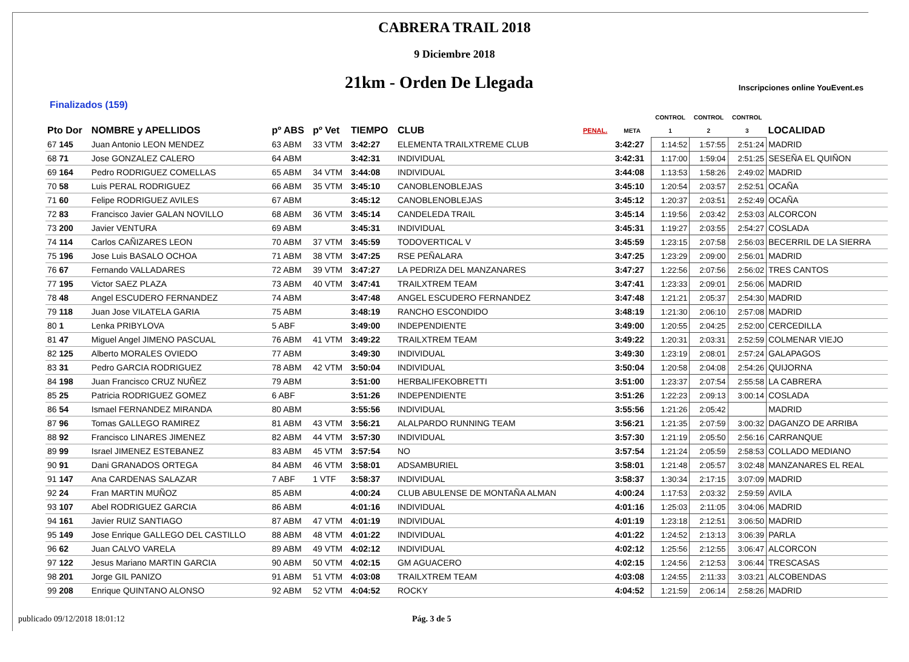CABRERA TRAIL 2018
9 Diciembre 2018
21km - Orden De Llegada
Inscripciones online YouEvent.es
Finalizados (159)
| | | | | | | | | CONTROL | CONTROL | CONTROL | |
| --- | --- | --- | --- | --- | --- | --- | --- | --- | --- | --- | --- |
| Pto Dor | NOMBRE y APELLIDOS | pº ABS | pº Vet | TIEMPO | CLUB | PENAL. | META | 1 | 2 | 3 | LOCALIDAD |
| 67 145 | Juan Antonio LEON MENDEZ | 63 ABM | 33 VTM | 3:42:27 | ELEMENTA TRAILXTREME CLUB | | 3:42:27 | 1:14:52 | 1:57:55 | 2:51:24 | MADRID |
| 68 71 | Jose GONZALEZ CALERO | 64 ABM | | 3:42:31 | INDIVIDUAL | | 3:42:31 | 1:17:00 | 1:59:04 | 2:51:25 | SESEÑA EL QUIÑON |
| 69 164 | Pedro RODRIGUEZ COMELLAS | 65 ABM | 34 VTM | 3:44:08 | INDIVIDUAL | | 3:44:08 | 1:13:53 | 1:58:26 | 2:49:02 | MADRID |
| 70 58 | Luis PERAL RODRIGUEZ | 66 ABM | 35 VTM | 3:45:10 | CANOBLENOBLEJAS | | 3:45:10 | 1:20:54 | 2:03:57 | 2:52:51 | OCAÑA |
| 71 60 | Felipe RODRIGUEZ AVILES | 67 ABM | | 3:45:12 | CANOBLENOBLEJAS | | 3:45:12 | 1:20:37 | 2:03:51 | 2:52:49 | OCAÑA |
| 72 83 | Francisco Javier GALAN NOVILLO | 68 ABM | 36 VTM | 3:45:14 | CANDELEDA TRAIL | | 3:45:14 | 1:19:56 | 2:03:42 | 2:53:03 | ALCORCON |
| 73 200 | Javier VENTURA | 69 ABM | | 3:45:31 | INDIVIDUAL | | 3:45:31 | 1:19:27 | 2:03:55 | 2:54:27 | COSLADA |
| 74 114 | Carlos CAÑIZARES LEON | 70 ABM | 37 VTM | 3:45:59 | TODOVERTICAL V | | 3:45:59 | 1:23:15 | 2:07:58 | 2:56:03 | BECERRIL DE LA SIERRA |
| 75 196 | Jose Luis BASALO OCHOA | 71 ABM | 38 VTM | 3:47:25 | RSE PEÑALARA | | 3:47:25 | 1:23:29 | 2:09:00 | 2:56:01 | MADRID |
| 76 67 | Fernando VALLADARES | 72 ABM | 39 VTM | 3:47:27 | LA PEDRIZA DEL MANZANARES | | 3:47:27 | 1:22:56 | 2:07:56 | 2:56:02 | TRES CANTOS |
| 77 195 | Victor SAEZ PLAZA | 73 ABM | 40 VTM | 3:47:41 | TRAILXTREM TEAM | | 3:47:41 | 1:23:33 | 2:09:01 | 2:56:06 | MADRID |
| 78 48 | Angel ESCUDERO FERNANDEZ | 74 ABM | | 3:47:48 | ANGEL ESCUDERO FERNANDEZ | | 3:47:48 | 1:21:21 | 2:05:37 | 2:54:30 | MADRID |
| 79 118 | Juan Jose VILATELA GARIA | 75 ABM | | 3:48:19 | RANCHO ESCONDIDO | | 3:48:19 | 1:21:30 | 2:06:10 | 2:57:08 | MADRID |
| 80 1 | Lenka PRIBYLOVA | 5 ABF | | 3:49:00 | INDEPENDIENTE | | 3:49:00 | 1:20:55 | 2:04:25 | 2:52:00 | CERCEDILLA |
| 81 47 | Miguel Angel JIMENO PASCUAL | 76 ABM | 41 VTM | 3:49:22 | TRAILXTREM TEAM | | 3:49:22 | 1:20:31 | 2:03:31 | 2:52:59 | COLMENAR VIEJO |
| 82 125 | Alberto MORALES OVIEDO | 77 ABM | | 3:49:30 | INDIVIDUAL | | 3:49:30 | 1:23:19 | 2:08:01 | 2:57:24 | GALAPAGOS |
| 83 31 | Pedro GARCIA RODRIGUEZ | 78 ABM | 42 VTM | 3:50:04 | INDIVIDUAL | | 3:50:04 | 1:20:58 | 2:04:08 | 2:54:26 | QUIJORNA |
| 84 198 | Juan Francisco CRUZ NUÑEZ | 79 ABM | | 3:51:00 | HERBALIFEKOBRETTI | | 3:51:00 | 1:23:37 | 2:07:54 | 2:55:58 | LA CABRERA |
| 85 25 | Patricia RODRIGUEZ GOMEZ | 6 ABF | | 3:51:26 | INDEPENDIENTE | | 3:51:26 | 1:22:23 | 2:09:13 | 3:00:14 | COSLADA |
| 86 54 | Ismael FERNANDEZ MIRANDA | 80 ABM | | 3:55:56 | INDIVIDUAL | | 3:55:56 | 1:21:26 | 2:05:42 | | MADRID |
| 87 96 | Tomas GALLEGO RAMIREZ | 81 ABM | 43 VTM | 3:56:21 | ALALPARDO RUNNING TEAM | | 3:56:21 | 1:21:35 | 2:07:59 | 3:00:32 | DAGANZO DE ARRIBA |
| 88 92 | Francisco LINARES JIMENEZ | 82 ABM | 44 VTM | 3:57:30 | INDIVIDUAL | | 3:57:30 | 1:21:19 | 2:05:50 | 2:56:16 | CARRANQUE |
| 89 99 | Israel JIMENEZ ESTEBANEZ | 83 ABM | 45 VTM | 3:57:54 | NO | | 3:57:54 | 1:21:24 | 2:05:59 | 2:58:53 | COLLADO MEDIANO |
| 90 91 | Dani GRANADOS ORTEGA | 84 ABM | 46 VTM | 3:58:01 | ADSAMBURIEL | | 3:58:01 | 1:21:48 | 2:05:57 | 3:02:48 | MANZANARES EL REAL |
| 91 147 | Ana CARDENAS SALAZAR | 7 ABF | 1 VTF | 3:58:37 | INDIVIDUAL | | 3:58:37 | 1:30:34 | 2:17:15 | 3:07:09 | MADRID |
| 92 24 | Fran MARTIN MUÑOZ | 85 ABM | | 4:00:24 | CLUB ABULENSE DE MONTAÑA ALMAN | | 4:00:24 | 1:17:53 | 2:03:32 | 2:59:59 | AVILA |
| 93 107 | Abel RODRIGUEZ GARCIA | 86 ABM | | 4:01:16 | INDIVIDUAL | | 4:01:16 | 1:25:03 | 2:11:05 | 3:04:06 | MADRID |
| 94 161 | Javier RUIZ SANTIAGO | 87 ABM | 47 VTM | 4:01:19 | INDIVIDUAL | | 4:01:19 | 1:23:18 | 2:12:51 | 3:06:50 | MADRID |
| 95 149 | Jose Enrique GALLEGO DEL CASTILLO | 88 ABM | 48 VTM | 4:01:22 | INDIVIDUAL | | 4:01:22 | 1:24:52 | 2:13:13 | 3:06:39 | PARLA |
| 96 62 | Juan CALVO VARELA | 89 ABM | 49 VTM | 4:02:12 | INDIVIDUAL | | 4:02:12 | 1:25:56 | 2:12:55 | 3:06:47 | ALCORCON |
| 97 122 | Jesus Mariano MARTIN GARCIA | 90 ABM | 50 VTM | 4:02:15 | GM AGUACERO | | 4:02:15 | 1:24:56 | 2:12:53 | 3:06:44 | TRESCASAS |
| 98 201 | Jorge GIL PANIZO | 91 ABM | 51 VTM | 4:03:08 | TRAILXTREM TEAM | | 4:03:08 | 1:24:55 | 2:11:33 | 3:03:21 | ALCOBENDAS |
| 99 208 | Enrique QUINTANO ALONSO | 92 ABM | 52 VTM | 4:04:52 | ROCKY | | 4:04:52 | 1:21:59 | 2:06:14 | 2:58:26 | MADRID |
publicado 09/12/2018 18:01:12 Pág. 3 de 5